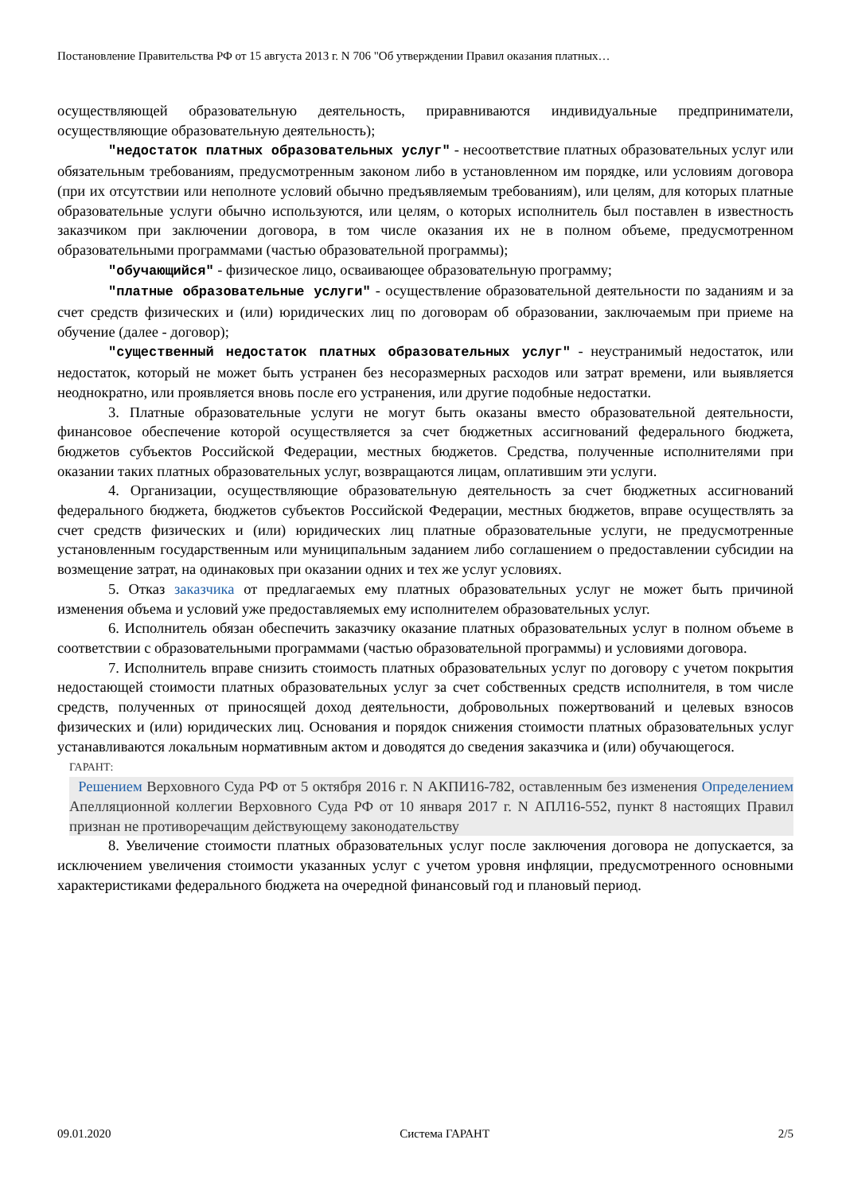Постановление Правительства РФ от 15 августа 2013 г. N 706 "Об утверждении Правил оказания платных…
осуществляющей образовательную деятельность, приравниваются индивидуальные предприниматели, осуществляющие образовательную деятельность);
"недостаток платных образовательных услуг" - несоответствие платных образовательных услуг или обязательным требованиям, предусмотренным законом либо в установленном им порядке, или условиям договора (при их отсутствии или неполноте условий обычно предъявляемым требованиям), или целям, для которых платные образовательные услуги обычно используются, или целям, о которых исполнитель был поставлен в известность заказчиком при заключении договора, в том числе оказания их не в полном объеме, предусмотренном образовательными программами (частью образовательной программы);
"обучающийся" - физическое лицо, осваивающее образовательную программу;
"платные образовательные услуги" - осуществление образовательной деятельности по заданиям и за счет средств физических и (или) юридических лиц по договорам об образовании, заключаемым при приеме на обучение (далее - договор);
"существенный недостаток платных образовательных услуг" - неустранимый недостаток, или недостаток, который не может быть устранен без несоразмерных расходов или затрат времени, или выявляется неоднократно, или проявляется вновь после его устранения, или другие подобные недостатки.
3. Платные образовательные услуги не могут быть оказаны вместо образовательной деятельности, финансовое обеспечение которой осуществляется за счет бюджетных ассигнований федерального бюджета, бюджетов субъектов Российской Федерации, местных бюджетов. Средства, полученные исполнителями при оказании таких платных образовательных услуг, возвращаются лицам, оплатившим эти услуги.
4. Организации, осуществляющие образовательную деятельность за счет бюджетных ассигнований федерального бюджета, бюджетов субъектов Российской Федерации, местных бюджетов, вправе осуществлять за счет средств физических и (или) юридических лиц платные образовательные услуги, не предусмотренные установленным государственным или муниципальным заданием либо соглашением о предоставлении субсидии на возмещение затрат, на одинаковых при оказании одних и тех же услуг условиях.
5. Отказ заказчика от предлагаемых ему платных образовательных услуг не может быть причиной изменения объема и условий уже предоставляемых ему исполнителем образовательных услуг.
6. Исполнитель обязан обеспечить заказчику оказание платных образовательных услуг в полном объеме в соответствии с образовательными программами (частью образовательной программы) и условиями договора.
7. Исполнитель вправе снизить стоимость платных образовательных услуг по договору с учетом покрытия недостающей стоимости платных образовательных услуг за счет собственных средств исполнителя, в том числе средств, полученных от приносящей доход деятельности, добровольных пожертвований и целевых взносов физических и (или) юридических лиц. Основания и порядок снижения стоимости платных образовательных услуг устанавливаются локальным нормативным актом и доводятся до сведения заказчика и (или) обучающегося.
ГАРАНТ:
Решением Верховного Суда РФ от 5 октября 2016 г. N АКПИ16-782, оставленным без изменения Определением Апелляционной коллегии Верховного Суда РФ от 10 января 2017 г. N АПЛ16-552, пункт 8 настоящих Правил признан не противоречащим действующему законодательству
8. Увеличение стоимости платных образовательных услуг после заключения договора не допускается, за исключением увеличения стоимости указанных услуг с учетом уровня инфляции, предусмотренного основными характеристиками федерального бюджета на очередной финансовый год и плановый период.
09.01.2020 Система ГАРАНТ 2/5